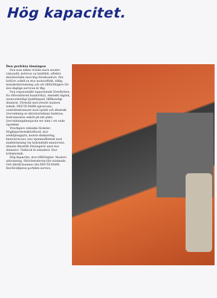Hög kapacitet.
Den perfekta lösningen
Den som måste tröska stora arealer rationellt, behöver en kraftfull, effektiv skördetröska med hög förarkomfort. Det behöve också en stor motoreffekt, riklig standardutrustning och ett tillförlitligare för den dagliga servicen är Big.
Den ergonomiskt topprensade förarhytten. En välventilerad komfortbyt, elastiskt lagrad, utomordentligt ljuddämpad, hållkomligt dimmrat. Försedd med ytterst modern teknik. DEUTZ-FAHR agrotronic, centralinstrument med optisk och akustisk övervakning av skördetröskans funktion. Instrumenten enkelt på sitt plats. övervakningslamporna ser man i ett enda ögonkast.
Ytterligare tekniska fördelar: Högkapacitetsskördbord, stor avskiljningsyta, bearta skakurslag, kastetevacuor, stor spannmålstank med snabbtömning via hydrauliskt manöverat, absolut klarstält förningsrör med stor diameter. Tinklock är standard. Stor bränsletank.
Hög kapacitet, stor tillförlighet. Modern utformning. Skördearalerna blir minimala. Och därtill kommer din DEUTZ-FAHR återförsäljares perfekta service.